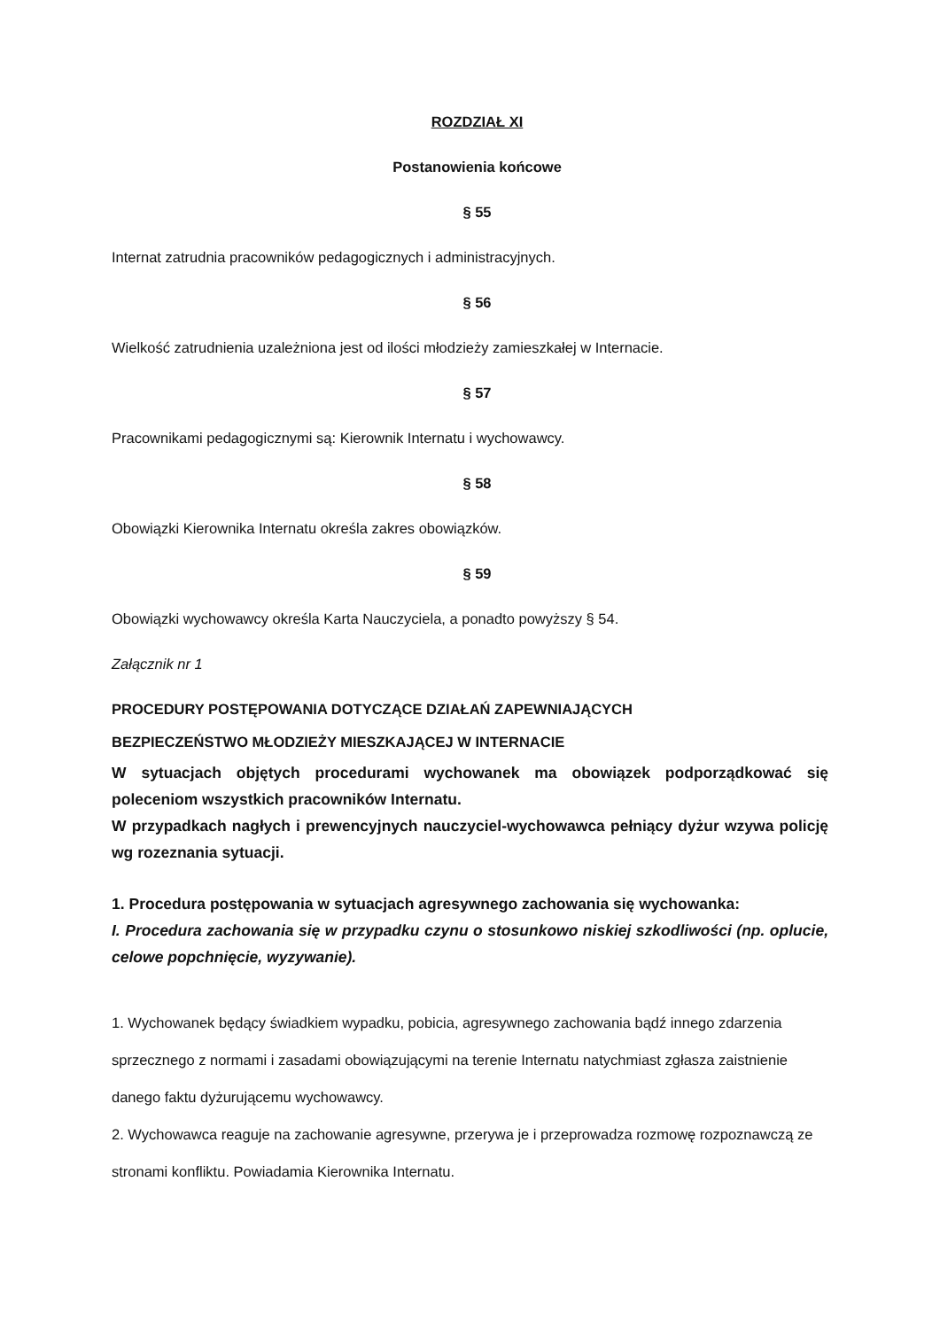ROZDZIAŁ XI
Postanowienia końcowe
§ 55
Internat zatrudnia pracowników pedagogicznych i administracyjnych.
§ 56
Wielkość zatrudnienia uzależniona jest od ilości młodzieży zamieszkałej w Internacie.
§ 57
Pracownikami pedagogicznymi są: Kierownik Internatu i wychowawcy.
§ 58
Obowiązki Kierownika Internatu określa zakres obowiązków.
§ 59
Obowiązki wychowawcy określa Karta Nauczyciela, a ponadto powyższy § 54.
Załącznik nr 1
PROCEDURY POSTĘPOWANIA DOTYCZĄCE DZIAŁAŃ ZAPEWNIAJĄCYCH
BEZPIECZEŃSTWO MŁODZIEŻY MIESZKAJĄCEJ W INTERNACIE
W sytuacjach objętych procedurami wychowanek ma obowiązek podporządkować się poleceniom wszystkich pracowników Internatu.
W przypadkach nagłych i prewencyjnych nauczyciel-wychowawca pełniący dyżur wzywa policję wg rozeznania sytuacji.
1. Procedura postępowania w sytuacjach agresywnego zachowania się wychowanka:
I. Procedura zachowania się w przypadku czynu o stosunkowo niskiej szkodliwości (np. oplucie, celowe popchnięcie, wyzywanie).
1. Wychowanek będący świadkiem wypadku, pobicia, agresywnego zachowania bądź innego zdarzenia sprzecznego z normami i zasadami obowiązującymi na terenie Internatu natychmiast zgłasza zaistnienie danego faktu dyżurującemu wychowawcy.
2. Wychowawca reaguje na zachowanie agresywne, przerywa je i przeprowadza rozmowę rozpoznawczą ze stronami konfliktu. Powiadamia Kierownika Internatu.